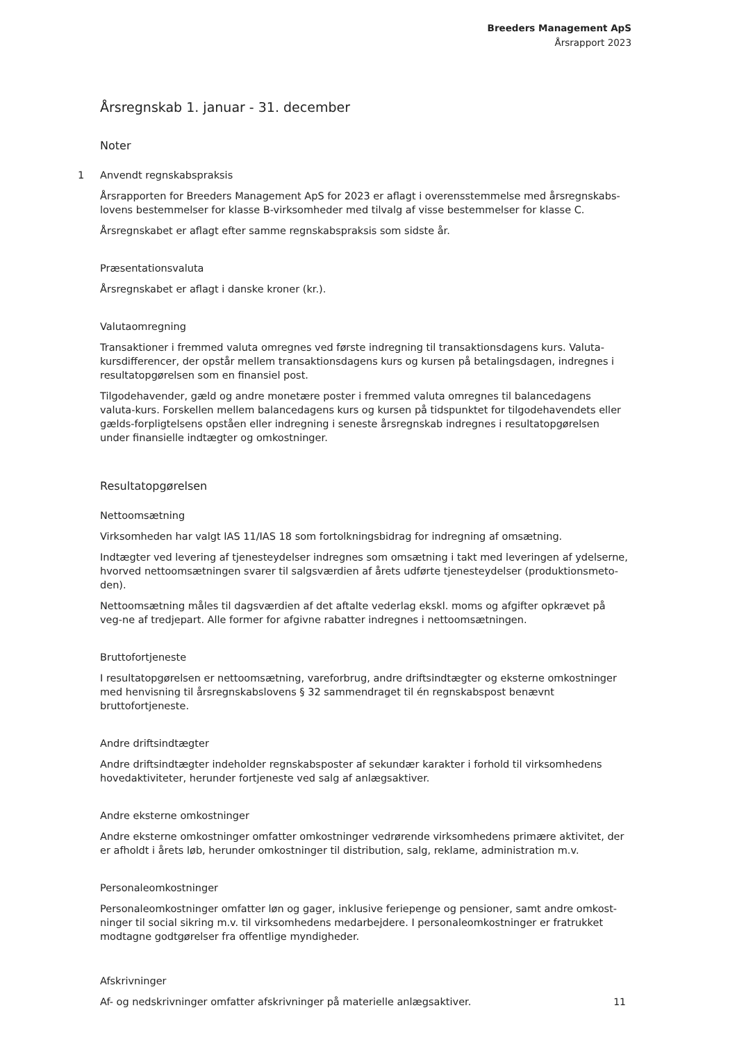Breeders Management ApS
Årsrapport 2023
Årsregnskab 1. januar - 31. december
Noter
1 Anvendt regnskabspraksis
Årsrapporten for Breeders Management ApS for 2023 er aflagt i overensstemmelse med årsregnskabs-lovens bestemmelser for klasse B-virksomheder med tilvalg af visse bestemmelser for klasse C.
Årsregnskabet er aflagt efter samme regnskabspraksis som sidste år.
Præsentationsvaluta
Årsregnskabet er aflagt i danske kroner (kr.).
Valutaomregning
Transaktioner i fremmed valuta omregnes ved første indregning til transaktionsdagens kurs. Valuta-kursdifferencer, der opstår mellem transaktionsdagens kurs og kursen på betalingsdagen, indregnes i resultatopgørelsen som en finansiel post.
Tilgodehavender, gæld og andre monetære poster i fremmed valuta omregnes til balancedagens valuta-kurs. Forskellen mellem balancedagens kurs og kursen på tidspunktet for tilgodehavendets eller gælds-forpligtelsens opståen eller indregning i seneste årsregnskab indregnes i resultatopgørelsen under finansielle indtægter og omkostninger.
Resultatopgørelsen
Nettoomsætning
Virksomheden har valgt IAS 11/IAS 18 som fortolkningsbidrag for indregning af omsætning.
Indtægter ved levering af tjenesteydelser indregnes som omsætning i takt med leveringen af ydelserne, hvorved nettoomsætningen svarer til salgsværdien af årets udførte tjenesteydelser (produktionsmeto-den).
Nettoomsætning måles til dagsværdien af det aftalte vederlag ekskl. moms og afgifter opkrævet på veg-ne af tredjepart. Alle former for afgivne rabatter indregnes i nettoomsætningen.
Bruttofortjeneste
I resultatopgørelsen er nettoomsætning, vareforbrug, andre driftsindtægter og eksterne omkostninger med henvisning til årsregnskabslovens § 32 sammendraget til én regnskabspost benævnt bruttofortjeneste.
Andre driftsindtægter
Andre driftsindtægter indeholder regnskabsposter af sekundær karakter i forhold til virksomhedens hovedaktiviteter, herunder fortjeneste ved salg af anlægsaktiver.
Andre eksterne omkostninger
Andre eksterne omkostninger omfatter omkostninger vedrørende virksomhedens primære aktivitet, der er afholdt i årets løb, herunder omkostninger til distribution, salg, reklame, administration m.v.
Personaleomkostninger
Personaleomkostninger omfatter løn og gager, inklusive feriepenge og pensioner, samt andre omkost-ninger til social sikring m.v. til virksomhedens medarbejdere. I personaleomkostninger er fratrukket modtagne godtgørelser fra offentlige myndigheder.
Afskrivninger
Af- og nedskrivninger omfatter afskrivninger på materielle anlægsaktiver.
11